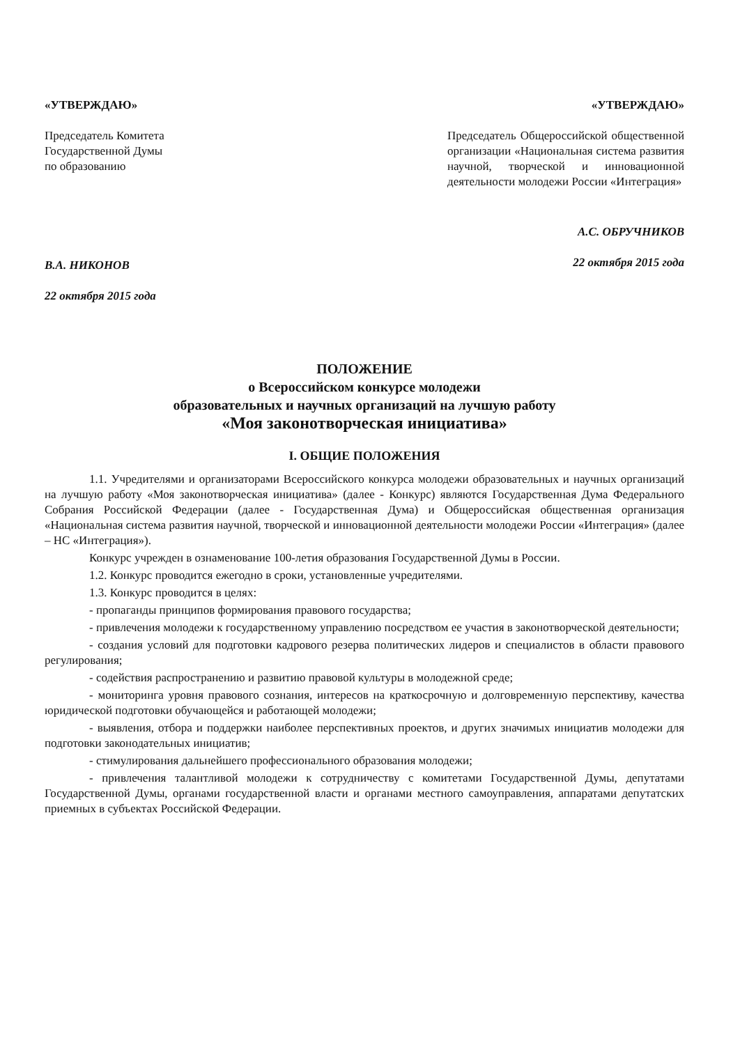«УТВЕРЖДАЮ»
Председатель Комитета
Государственной Думы
по образованию
В.А. НИКОНОВ
22 октября 2015 года
«УТВЕРЖДАЮ»
Председатель Общероссийской общественной организации «Национальная система развития научной, творческой и инновационной деятельности молодежи России «Интеграция»
А.С. ОБРУЧНИКОВ
22 октября 2015 года
ПОЛОЖЕНИЕ
о Всероссийском конкурсе молодежи
образовательных и научных организаций на лучшую работу
«Моя законотворческая инициатива»
I. ОБЩИЕ ПОЛОЖЕНИЯ
1.1. Учредителями и организаторами Всероссийского конкурса молодежи образовательных и научных организаций на лучшую работу «Моя законотворческая инициатива» (далее - Конкурс) являются Государственная Дума Федерального Собрания Российской Федерации (далее - Государственная Дума) и Общероссийская общественная организация «Национальная система развития научной, творческой и инновационной деятельности молодежи России «Интеграция» (далее – НС «Интеграция»).
Конкурс учрежден в ознаменование 100-летия образования Государственной Думы в России.
1.2. Конкурс проводится ежегодно в сроки, установленные учредителями.
1.3. Конкурс проводится в целях:
- пропаганды принципов формирования правового государства;
- привлечения молодежи к государственному управлению посредством ее участия в законотворческой деятельности;
- создания условий для подготовки кадрового резерва политических лидеров и специалистов в области правового регулирования;
- содействия распространению и развитию правовой культуры в молодежной среде;
- мониторинга уровня правового сознания, интересов на краткосрочную и долговременную перспективу, качества юридической подготовки обучающейся и работающей молодежи;
- выявления, отбора и поддержки наиболее перспективных проектов, и других значимых инициатив молодежи для подготовки законодательных инициатив;
- стимулирования дальнейшего профессионального образования молодежи;
- привлечения талантливой молодежи к сотрудничеству с комитетами Государственной Думы, депутатами Государственной Думы, органами государственной власти и органами местного самоуправления, аппаратами депутатских приемных в субъектах Российской Федерации.